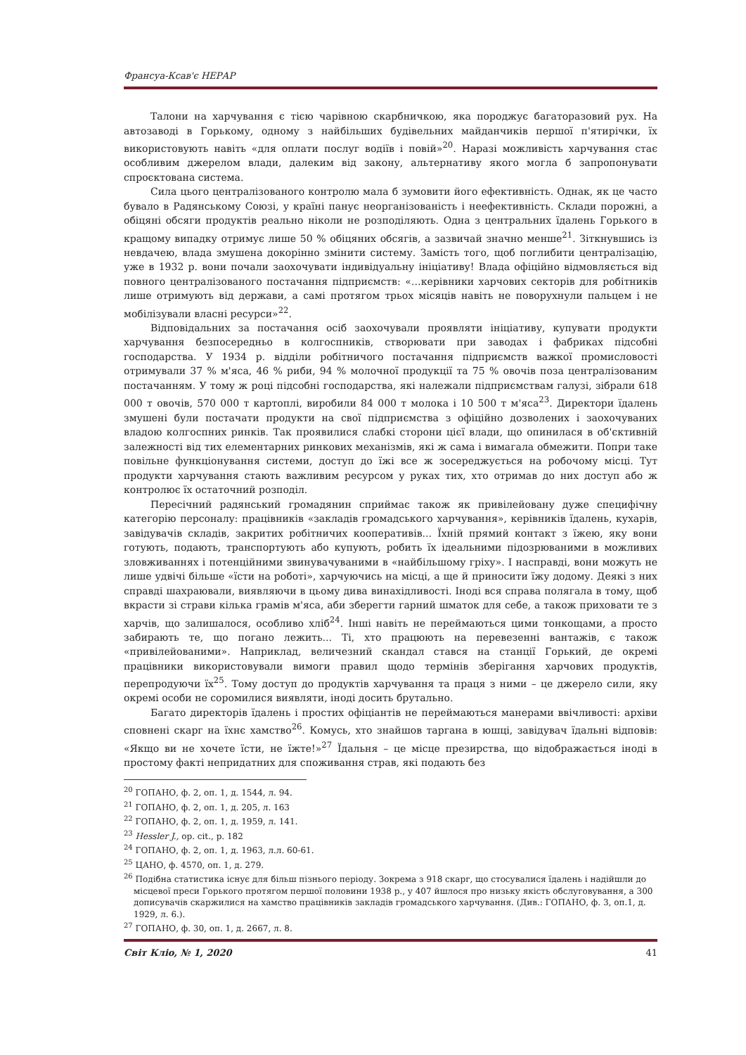Франсуа-Ксав'є НЕРАР
Талони на харчування є тією чарівною скарбничкою, яка породжує багаторазовий рух. На автозаводі в Горькому, одному з найбільших будівельних майданчиків першої п'ятирічки, їх використовують навіть «для оплати послуг водіїв і повій»<sup>20</sup>. Наразі можливість харчування стає особливим джерелом влади, далеким від закону, альтернативу якого могла б запропонувати спроєктована система.
Сила цього централізованого контролю мала б зумовити його ефективність. Однак, як це часто бувало в Радянському Союзі, у країні панує неорганізованість і неефективність. Склади порожні, а обіцяні обсяги продуктів реально ніколи не розподіляють. Одна з центральних їдалень Горького в кращому випадку отримує лише 50 % обіцяних обсягів, а зазвичай значно менше<sup>21</sup>. Зіткнувшись із невдачею, влада змушена докорінно змінити систему. Замість того, щоб поглибити централізацію, уже в 1932 р. вони почали заохочувати індивідуальну ініціативу! Влада офіційно відмовляється від повного централізованого постачання підприємств: «…керівники харчових секторів для робітників лише отримують від держави, а самі протягом трьох місяців навіть не поворухнули пальцем і не мобілізували власні ресурси»<sup>22</sup>.
Відповідальних за постачання осіб заохочували проявляти ініціативу, купувати продукти харчування безпосередньо в колгоспників, створювати при заводах і фабриках підсобні господарства. У 1934 р. відділи робітничого постачання підприємств важкої промисловості отримували 37 % м'яса, 46 % риби, 94 % молочної продукції та 75 % овочів поза централізованим постачанням. У тому ж році підсобні господарства, які належали підприємствам галузі, зібрали 618 000 т овочів, 570 000 т картоплі, виробили 84 000 т молока і 10 500 т м'яса<sup>23</sup>. Директори їдалень змушені були постачати продукти на свої підприємства з офіційно дозволених і заохочуваних владою колгоспних ринків. Так проявилися слабкі сторони цієї влади, що опинилася в об'єктивній залежності від тих елементарних ринкових механізмів, які ж сама і вимагала обмежити. Попри таке повільне функціонування системи, доступ до їжі все ж зосереджується на робочому місці. Тут продукти харчування стають важливим ресурсом у руках тих, хто отримав до них доступ або ж контролює їх остаточний розподіл.
Пересічний радянський громадянин сприймає також як привілейовану дуже специфічну категорію персоналу: працівників «закладів громадського харчування», керівників їдалень, кухарів, завідувачів складів, закритих робітничих кооперативів... Їхній прямий контакт з їжею, яку вони готують, подають, транспортують або купують, робить їх ідеальними підозрюваними в можливих зловживаннях і потенційними звинувачуваними в «найбільшому гріху». І насправді, вони можуть не лише удвічі більше «їсти на роботі», харчуючись на місці, а ще й приносити їжу додому. Деякі з них справді шахраювали, виявляючи в цьому дива винахідливості. Іноді вся справа полягала в тому, щоб вкрасти зі страви кілька грамів м'яса, аби зберегти гарний шматок для себе, а також приховати те з харчів, що залишалося, особливо хліб<sup>24</sup>. Інші навіть не переймаються цими тонкощами, а просто забирають те, що погано лежить... Ті, хто працюють на перевезенні вантажів, є також «привілейованими». Наприклад, величезний скандал стався на станції Горький, де окремі працівники використовували вимоги правил щодо термінів зберігання харчових продуктів, перепродуючи їх<sup>25</sup>. Тому доступ до продуктів харчування та праця з ними – це джерело сили, яку окремі особи не соромилися виявляти, іноді досить брутально.
Багато директорів їдалень і простих офіціантів не переймаються манерами ввічливості: архіви сповнені скарг на їхнє хамство<sup>26</sup>. Комусь, хто знайшов таргана в юшці, завідувач їдальні відповів: «Якщо ви не хочете їсти, не їжте!»<sup>27</sup> Їдальня – це місце презирства, що відображається іноді в простому факті непридатних для споживання страв, які подають без
<sup>20</sup> ГОПАНО, ф. 2, оп. 1, д. 1544, л. 94.
<sup>21</sup> ГОПАНО, ф. 2, оп. 1, д. 205, л. 163
<sup>22</sup> ГОПАНО, ф. 2, оп. 1, д. 1959, л. 141.
<sup>23</sup> Hessler J., op. cit., p. 182
<sup>24</sup> ГОПАНО, ф. 2, оп. 1, д. 1963, л.л. 60-61.
<sup>25</sup> ЦАНО, ф. 4570, оп. 1, д. 279.
<sup>26</sup> Подібна статистика існує для більш пізнього періоду. Зокрема з 918 скарг, що стосувалися їдалень і надійшли до місцевої преси Горького протягом першої половини 1938 р., у 407 йшлося про низьку якість обслуговування, а 300 дописувачів скаржилися на хамство працівників закладів громадського харчування. (Див.: ГОПАНО, ф. 3, оп.1, д. 1929, л. 6.).
<sup>27</sup> ГОПАНО, ф. 30, оп. 1, д. 2667, л. 8.
Світ Кліо, № 1, 2020 41